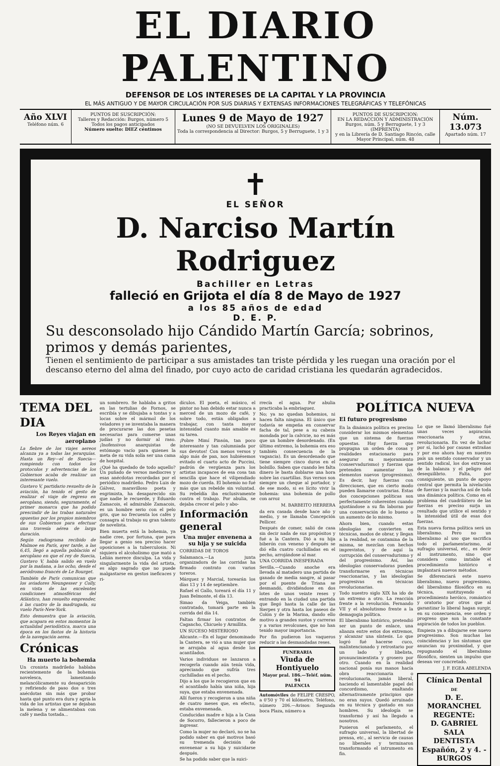EL DIARIO PALENTINO
DEFENSOR DE LOS INTERESES DE LA CAPITAL Y LA PROVINCIA
EL MÁS ANTIGUO Y DE MAYOR CIRCULACIÓN POR SUS DIARIAS Y EXTENSAS INFORMACIONES TELEGRÁFICAS Y TELEFÓNICAS
Año XLVI
Teléfono núm. 6
PUNTOS DE SUSCRIPCIÓN:
Talleres y Redacción: Burgos, número 5
Todos los pagos anticipados
Número suelto: DIEZ céntimos
Lunes 9 de Mayo de 1927
(NO SE DEVUELVEN LOS ORIGINALES)
Toda la correspondencia al Director: Burgos, 5 y Berruguete, 1 y 3
PUNTOS DE SUSCRIPCION:
EN LA REDACCIÓN Y ADMINISTRACIÓN
Burgos, núm. 5 y Berruguete, 1 y 3 (IMPRENTA)
y en la Librería de D. Santiago Rincón, calle Mayor Principal, núm. 48
Núm. 13.073
Apartado núm. 17
✝
EL SEÑOR
D. Narciso Martín Rodriguez
Bachiller en Letras
falleció en Grijota el día 8 de Mayo de 1927
a los 85 años de edad
D. E. P.
Su desconsolado hijo Cándido Martín García; sobrinos, primos y demás parientes,
Tienen el sentimiento de participar a sus amistades tan triste pérdida y les ruegan una oración por el descanso eterno del alma del finado, por cuyo acto de caridad cristiana les quedarán agradecidos.
TEMA DEL DIA
Los Reyes viajan en aeroplano
La fiebre de los viajes aereos alcanza ya a todas las jerarquías. Hasta un Rey—el de Suecia—rompiendo con todos los protocolos y advertencias de los Gobiernos acaba de realizar un interesante vuelo.
Gustavo V, partidario resuelto de la aviación, ha tenido el gesto de realizar el viaje de regreso en aeroplano, siendo, seguramente, el primer monarca que ha podido prescindir de las trabas naturales opuestas por los propios miembros de sus Gobiernos para efectuar una travesía aérea de larga duración.
Según radiograma recibido de Malmoe en París, ayer tarde, a las 6,45, llegó a aquella población el aeroplano en que el rey de Suecia, Gustavo V, había salido en vuelo por la mañana, a las ocho, desde el aeródromo francés de Le Bourget.
También de París comunican que los aviadores Neungesser y Colly, en vista de las excelentes condiciones atmosféricas del Atlántico, han resuelto emprender, á las cuatro de la madrugada, su vuelo París-New-York.
Esto demuestra que la aviación, que acapara en estos momentos la actualidad periodística, marca una época en los fastos de la historia de la navegación aerea.
Crónicas
Ha muerto la bohemia
Un cronista madrileño hablaba recientemente de la bohemia novelesca, lamentando melancólicamente su desaparición y refiriendo de paso dos o tres anécdotas sin más que probar hasta qué punto era dura y agria la vida de los artistas que se dejaban la melena y se alimentaban con café y media tostada...
un sombrero. Se hablaba a gritos en las tertulias de Fornos, se escribía y se dibujaba a tontas y a locas sobre el mármol de los veladores y se inventaba la manera de procurarse las dos pesetas necesarias para comerse unas judías y no dormir al raso. ¡Inofensivos anarquistas de estómago vacío para quienes la meta de su vida solía ser una cama de hospital.
¿Qué ha quedado de todo aquello? Un puñado de versos mediocres y esas anécdotas recordadas por el periódico madrileño. Pedro Luis de Gálvez, maravilloso poeta y esgrimista, ha desaparecido sin que nadie le recuerde, y Eduardo Zamacois, el admirable Zamacois, es un hombre serio con el pelo gris, que no frecuenta los cafés y consagra al trabajo su gran talento de novelista.
Bien muerta está la bohemia, ya nadie cree, por fortuna, que para llegar a genio sea preciso hacer oposiciones a la tuberculosis. Ni siquiera el alcoholismo que mató a Lelián merece disculpa. La vida y singularmente la vida del artista, es algo sagrado que no puede malgastarse en gestos ineficaces y ri-
dículos. El poeta, el músico, el pintor no han debido estar nunca a merced de un mozo de café, y sobre todo, están obligados a trabajar, con tanta mayor intensidad cuanto más amable es su tarea.
¡Pobre Mimí Pinsón, tan poco interesante y tan calumniada por sus devotos! Con menos versos y algo más de pan, nos hubiésemos evitado el cuarto acto de Puccini, padrón de vergüenza para los artistas incapaces de esa cosa tan sencilla que hace el vilipendiado mozo de cuerda. El bohemio no fué más que un rebelde sin voluntad. Su rebeldía iba exclusivamente contra el trabajo. Por abulia, se dejaba crecer el pelo y abo-
Información general
Una mujer envenena a su hija y se suicida
CORRIDAS DE TOROS
Salamanca.—La junta organizadora de las corridas ha firmado contrato con varios toreros.
Márquez y Marcial, torearán los días 13 y 14 de septiembre.
Rafael el Gallo, toreará el día 11 y Juan Belmonte, el día 13.
Simao da Veiga, también contratado, tomará parte en la corrida del día 14.
Faltan firmar los contratos de Cagancho, Chicuelo y Armillita.
UN SUCESO MISTERIOSO
Alicante.—En el lugar denominado la Cantera, se vió a una mujer que se arrojaba al agua desde los acantilados.
Varios individuos se lanzaron a recogerla cuando aún tenía vida, apreciando que sufría tres cuchilladas en el pecho.
Dijo a los que le recogieron que en el acantilado había una niña, hija suya, que estaba envenenada.
Allí fueron y recogieron a una niña de cuatro meses que, en efecto, estaba envenenada.
Conducidas madre e hija a la Casa de Socorro, fallecieron a poco de ingresar.
Como la mujer no declaró, no se ha podido saber en qué motivos basó su tremenda decisión de envenenar a su hija y suicidarse después.
Se ha podido saber que la suici-
rrecía el agua. Por abulia practicaba la embriaguez.
No; ya no quedan bohemios, ni hacen falta ninguna. El único que todavía se empeña en conservar facha de tal, pese a su cabeza mondada por la calvicie, no es más que un hombre desordenado. (En último extremo, la bohemia era eso también consecuencia de la vagancia). Es un desordenado que tiene siempre cinco duros en el bolsillo. Saben que cuando les falta dinero le basta doblarse una hora sobre las cuartillas. Sus versos son siempre un cheque al portador, y de ese modo, si es lícito vivir la bohemia: una bohemia de pollo con arroz
M. BARBEITO HERRERA
da era casada desde hace año y medio, y se llamaba Concepción Pellicer.
Después de comer, salió de casa sin decir nada de sus propósitos y fué a la Cantera. Dió a su hija biberón con veneno y después se dió ella cuatro cuchilladas en el pecho, arrojándose al mar.
UNA CORRIDA INESPERADA
Sevilla.—Cuando anoche era llevada al matadero una partida de ganado de media sangre, al pasar por el puente de Triana se desmandó, dividiéndose en dos lotes de unos veinte reses y entrando en la ciudad una partida que llegó hasta la calle de las Sierpes y otra hasta los paseos de Colón y de la Marina, dando ello motivo a grandes sustos y carreras y a varios revolcones, que no han tenido mayor importancia.
Por fin pudieron los vaqueros reducir a las desmandadas reses.
FUNERARIA
Viuda de Hontiyuelo
Mayor pral. 186.—Teléf. núm. 94
PALENCIA
Automóviles de FELIPE CRESPO, a 0'50 y 70 el kilómetro, Teléfono, número 206.—Avisos: Segunda boca Plaza, número a
POLÍTICA NUEVA
El futuro progresismo
En la dinámica política es preciso considerar los mismos elementos que un sistema de fuerzas opuestas. Hay fuerza que propugna un orden de cosas y realidades estacionario para asegurar su mejoramiento (conservadurismo) y fuerzas que pretenden aumentar los elementos nuevos (progresismo). Es decir, hay fuerzas con direcciones, que en cierto modo pueden llamarse contrarias. Estas dos concepciones políticas son perfectamente coherentes cuando ajustándose a su fin laboran por una conservación de lo bueno o un aumento de lo mismo.
Ahora bien, cuando estas ideologías se convierten en técnicas, modos de obrar, y llegan a la realidad, se contamina de la misma, se mezclan con hechos imprevistos, y de aquí la corrupción del conservadurismo y del progresismo. Así, las ideologías conservadoras pueden transformarse en técnicas reaccionarias, y las ideologías progresivas en técnicas revolucionarias.
Todo nuestro siglo XIX ha ido de un extremo a otro. La reacción frente a la revolución. Fernando VII y el absolutismo frente a la demagogia política.
El liberalismo histórico, pretendió ser un punto de enlace, una alianza entre estos dos extremos, y alcanzar una síntesis. Lo que logró fué hacerse cuco, malintencionado y retrostario por un lado y libelista, pronuncimientista y grosero por otro. Cuando en la realidad nacional ponía sus manos hacía obra reaccionaria o revolucionaria, jamás liberal, haciendo el lamentable papel del concordismo, exaltando alternativamente principios que no eran suyos. Quedó arruinado en su técnica y gastado en sus hombres. Su ideología se transformó y así ha llegado a nosotros.
Pusieron el parlamento, el sufragio universal, la libertad de prensa, etc., al servicio de causas no liberales y terminaron transformando el intrumento en fin.
Lo que se llamó liberalismo fué unas veces aspiración reaccionaria y otras, revolucionaria. En vez de luchar por sí, luchó por causas extrañas y por eso ahora hay en nuestro país un sentido conservador y un sentido radical, los dos extremos de la balanza y el peligro del desequilibrio. Falta, por consiguiente, un punto de apoyo central que permita la nivelación de fuerzas y la marcha así de toda una dinámica política. Como en el problema del cuadrilátero de las fuerzas es preciso surja un resultado que utilice el sentido y la intensidad útil de esas dos fuerzas.
Esta nueva forma política será un liberalismo. Pero no un liberalismo al uso que sacrifica todo el parlamentarismo, al sufragio universal, etc., es decir al instrumento, sino que considera como imtable el procedimiento histórico e implantará nuevos métodos.
Se diferenciará este nuevo liberalismo, nuevo progresismo, del liberalismo filosófico en su técnica, sustituyendo el procedimiento heróico, romántico y oratorio por otros que al garantizar lo liberal hagan surgir, en su consecuencia, ese orden y progreso que son la constante aspiración de todos los pueblos.
Empieza ya a dibujarse ese nuevo progresismo. Son muchas las coincidencias y los síntomas que anuncian su proximidad, y que repugnando el liberalismo filosófico, sienten un impulso que desean ver concretado.
J. F. EGEA ABELENDA
Clínica Dental
DE
D. E. MORANCHEL
REGENTE:
D. GABRIEL SALA
DENTISTA
Españón, 2 y 4. - BURGOS